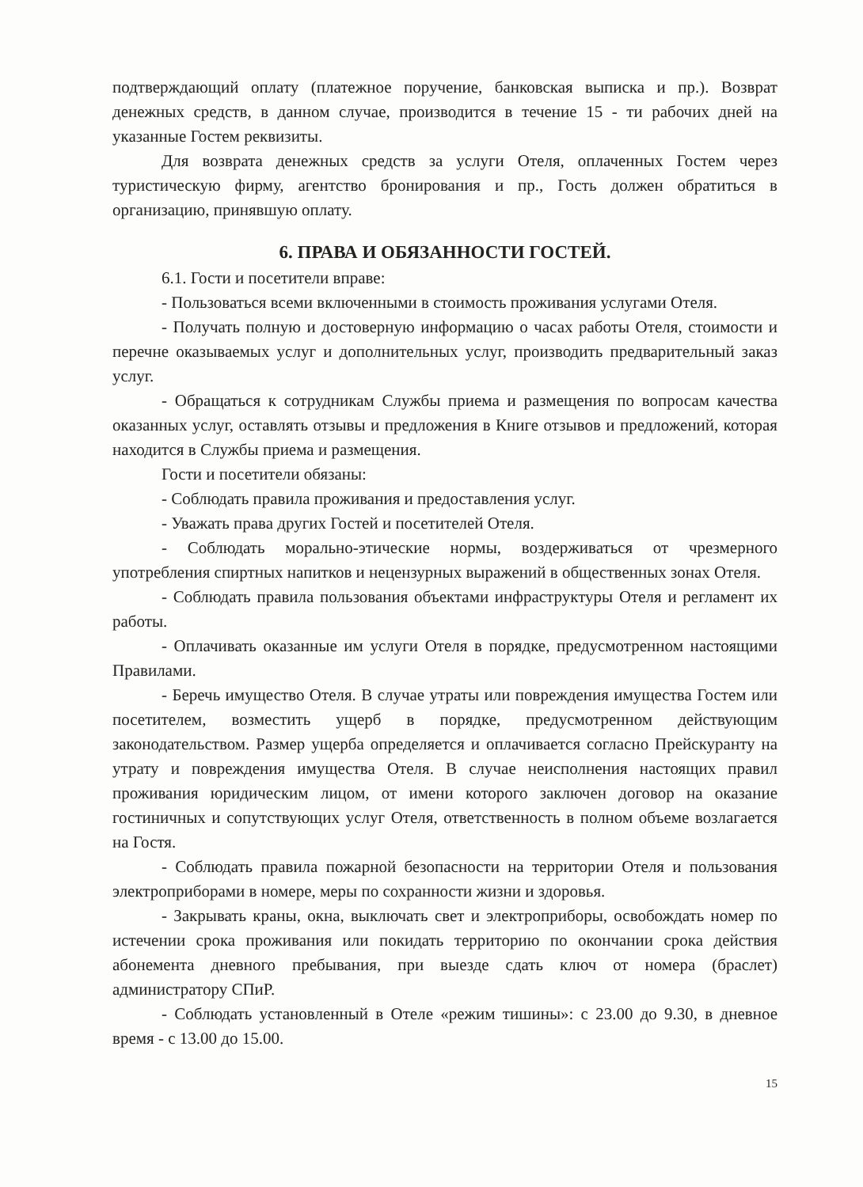подтверждающий оплату (платежное поручение, банковская выписка и пр.). Возврат денежных средств, в данном случае, производится в течение 15 - ти рабочих дней на указанные Гостем реквизиты.
Для возврата денежных средств за услуги Отеля, оплаченных Гостем через туристическую фирму, агентство бронирования и пр., Гость должен обратиться в организацию, принявшую оплату.
6. ПРАВА И ОБЯЗАННОСТИ ГОСТЕЙ.
6.1. Гости и посетители вправе:
- Пользоваться всеми включенными в стоимость проживания услугами Отеля.
- Получать полную и достоверную информацию о часах работы Отеля, стоимости и перечне оказываемых услуг и дополнительных услуг, производить предварительный заказ услуг.
- Обращаться к сотрудникам Службы приема и размещения по вопросам качества оказанных услуг, оставлять отзывы и предложения в Книге отзывов и предложений, которая находится в Службы приема и размещения.
Гости и посетители обязаны:
- Соблюдать правила проживания и предоставления услуг.
- Уважать права других Гостей и посетителей Отеля.
- Соблюдать морально-этические нормы, воздерживаться от чрезмерного употребления спиртных напитков и нецензурных выражений в общественных зонах Отеля.
- Соблюдать правила пользования объектами инфраструктуры Отеля и регламент их работы.
- Оплачивать оказанные им услуги Отеля в порядке, предусмотренном настоящими Правилами.
- Беречь имущество Отеля. В случае утраты или повреждения имущества Гостем или посетителем, возместить ущерб в порядке, предусмотренном действующим законодательством. Размер ущерба определяется и оплачивается согласно Прейскуранту на утрату и повреждения имущества Отеля. В случае неисполнения настоящих правил проживания юридическим лицом, от имени которого заключен договор на оказание гостиничных и сопутствующих услуг Отеля, ответственность в полном объеме возлагается на Гостя.
- Соблюдать правила пожарной безопасности на территории Отеля и пользования электроприборами в номере, меры по сохранности жизни и здоровья.
- Закрывать краны, окна, выключать свет и электроприборы, освобождать номер по истечении срока проживания или покидать территорию по окончании срока действия абонемента дневного пребывания, при выезде сдать ключ от номера (браслет) администратору СПиР.
- Соблюдать установленный в Отеле «режим тишины»: с 23.00 до 9.30, в дневное время - с 13.00 до 15.00.
15